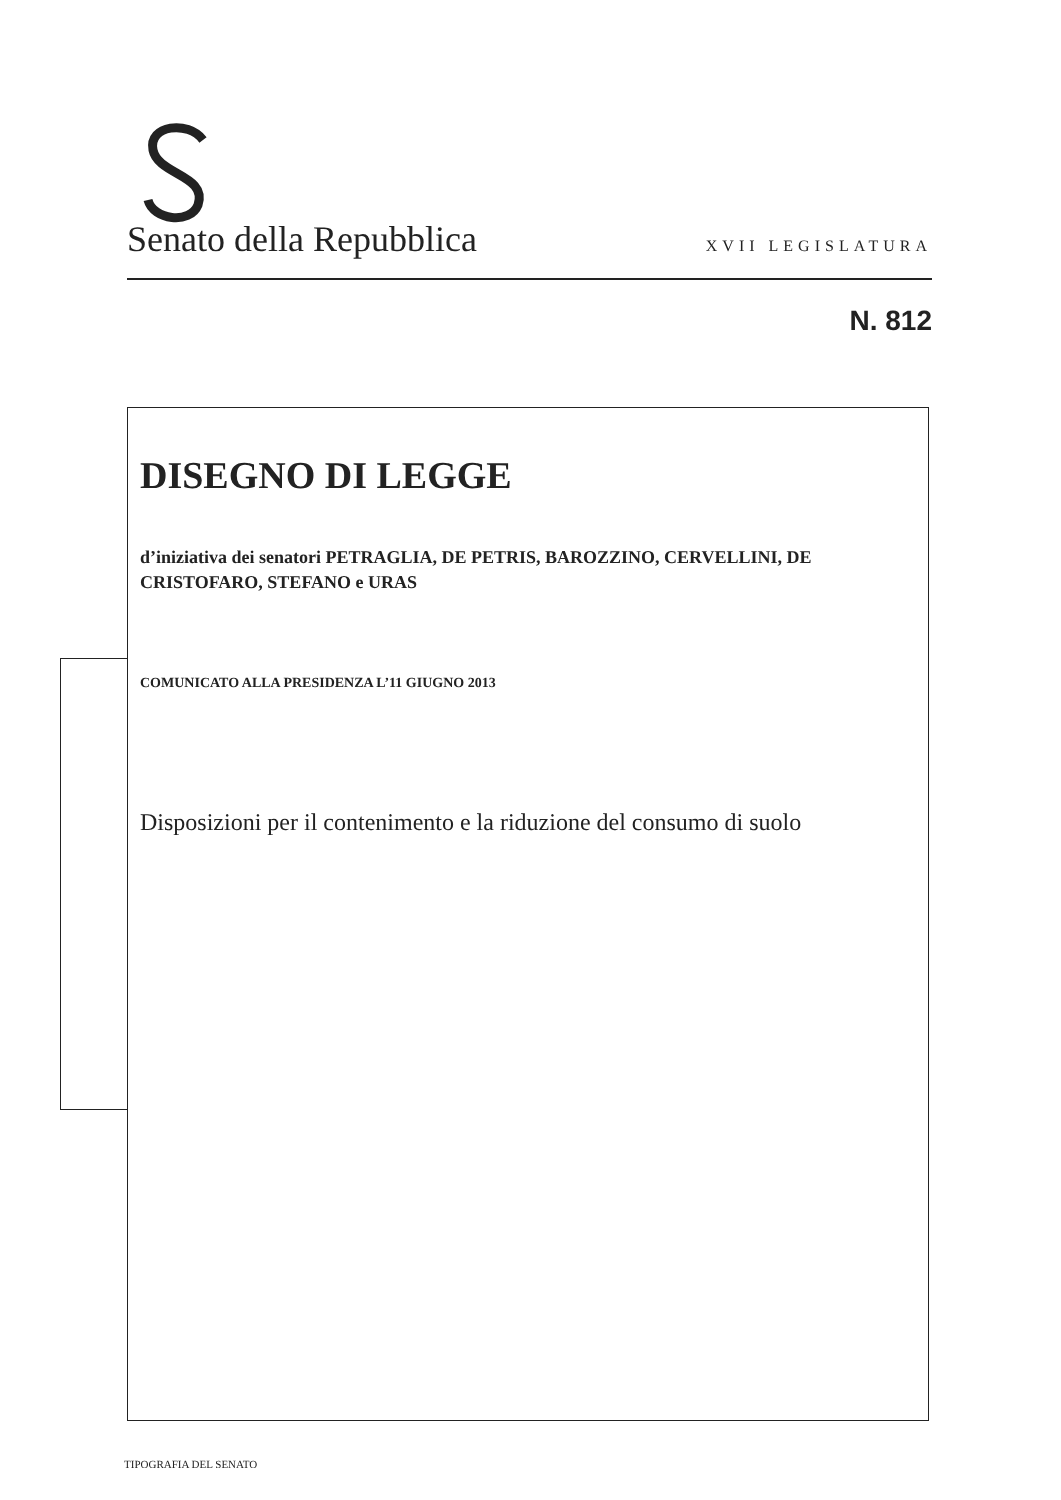Senato della Repubblica XVII LEGISLATURA
N. 812
DISEGNO DI LEGGE
d’iniziativa dei senatori PETRAGLIA, DE PETRIS, BAROZZINO, CERVELLINI, DE CRISTOFARO, STEFANO e URAS
COMUNICATO ALLA PRESIDENZA L’11 GIUGNO 2013
Disposizioni per il contenimento e la riduzione del consumo di suolo
TIPOGRAFIA DEL SENATO